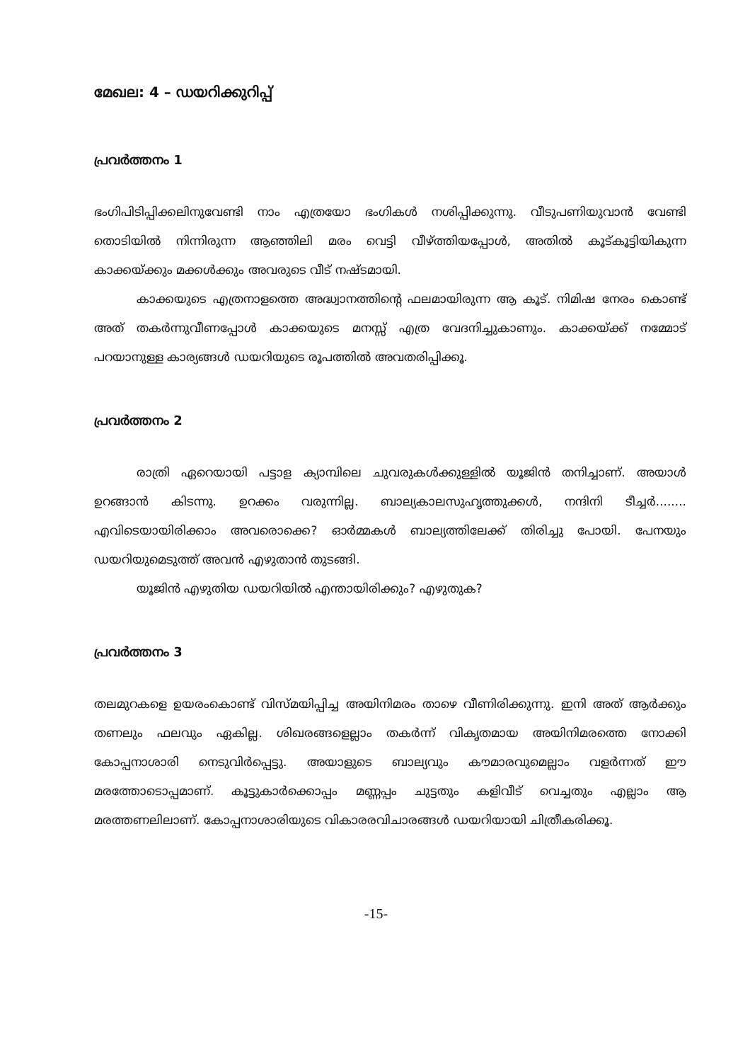മേഖല: 4 – ഡയറിക്കുറിപ്പ്
പ്രവർത്തനം 1
ഭംഗിപിടിപ്പിക്കലിനുവേണ്ടി നാം എത്രയോ ഭംഗികൾ നശിപ്പിക്കുന്നു. വീടുപണിയുവാൻ വേണ്ടി തൊടിയിൽ നിന്നിരുന്ന ആഞ്ഞിലി മരം വെട്ടി വീഴ്ത്തിയപ്പോൾ, അതിൽ കൂട്കൂട്ടിയികുന്ന കാക്കയ്ക്കും മക്കൾക്കും അവരുടെ വീട് നഷ്ടമായി.
കാക്കയുടെ എത്രനാളത്തെ അദ്ധ്വാനത്തിന്റെ ഫലമായിരുന്ന ആ കൂട്. നിമിഷ നേരം കൊണ്ട് അത് തകർന്നുവീണപ്പോൾ കാക്കയുടെ മനസ്സ് എത്ര വേദനിച്ചുകാണും. കാക്കയ്ക്ക് നമ്മോട് പറയാനുള്ള കാര്യങ്ങൾ ഡയറിയുടെ രൂപത്തിൽ അവതരിപ്പിക്കൂ.
പ്രവർത്തനം 2
രാത്രി ഏറെയായി പട്ടാള ക്യാമ്പിലെ ചുവരുകൾക്കുള്ളിൽ യൂജിൻ തനിച്ചാണ്. അയാൾ ഉറങ്ങാൻ കിടന്നു. ഉറക്കം വരുന്നില്ല. ബാല്യകാലസുഹൃത്തുക്കൾ, നന്ദിനി ടീച്ചർ........ എവിടെയായിരിക്കാം അവരൊക്കെ? ഓർമ്മകൾ ബാല്യത്തിലേക്ക് തിരിച്ചു പോയി. പേനയും ഡയറിയുമെടുത്ത് അവൻ എഴുതാൻ തുടങ്ങി.
യൂജിൻ എഴുതിയ ഡയറിയിൽ എന്തായിരിക്കും? എഴുതുക?
പ്രവർത്തനം 3
തലമുറകളെ ഉയരംകൊണ്ട് വിസ്മയിപ്പിച്ച അയിനിമരം താഴെ വീണിരിക്കുന്നു. ഇനി അത് ആർക്കും തണലും ഫലവും ഏകില്ല. ശിഖരങ്ങളെല്ലാം തകർന്ന് വികൃതമായ അയിനിമരത്തെ നോക്കി കോപ്പനാശാരി നെടുവിർപ്പെട്ടു. അയാളുടെ ബാല്യവും കൗമാരവുമെല്ലാം വളർന്നത് ഈ മരത്തോടൊപ്പമാണ്. കൂട്ടുകാർക്കൊപ്പം മണ്ണപ്പം ചുട്ടതും കളിവീട് വെച്ചതും എല്ലാം ആ മരത്തണലിലാണ്. കോപ്പനാശാരിയുടെ വികാരരവിചാരങ്ങൾ ഡയറിയായി ചിത്രീകരിക്കൂ.
-15-